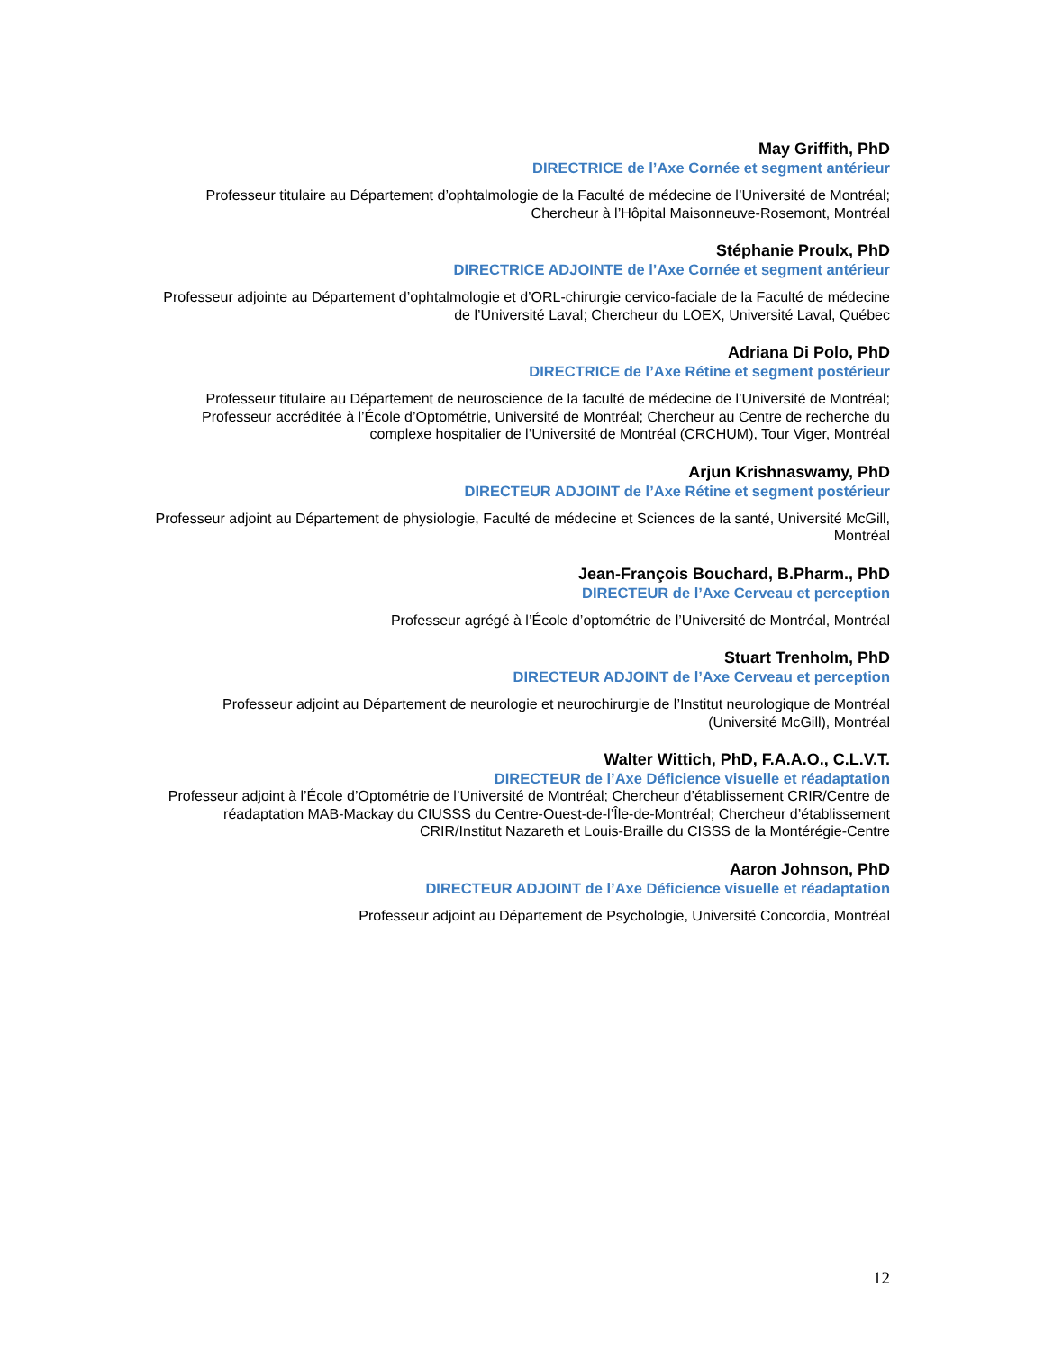May Griffith, PhD
DIRECTRICE de l’Axe Cornée et segment antérieur
Professeur titulaire au Département d’ophtalmologie de la Faculté de médecine de l’Université de Montréal; Chercheur à l’Hôpital Maisonneuve-Rosemont, Montréal
Stéphanie Proulx, PhD
DIRECTRICE ADJOINTE de l’Axe Cornée et segment antérieur
Professeur adjointe au Département d’ophtalmologie et d’ORL-chirurgie cervico-faciale de la Faculté de médecine de l’Université Laval; Chercheur du LOEX, Université Laval, Québec
Adriana Di Polo, PhD
DIRECTRICE de l’Axe Rétine et segment postérieur
Professeur titulaire au Département de neuroscience de la faculté de médecine de l’Université de Montréal; Professeur accréditée à l’École d’Optométrie, Université de Montréal; Chercheur au Centre de recherche du complexe hospitalier de l’Université de Montréal (CRCHUM), Tour Viger, Montréal
Arjun Krishnaswamy, PhD
DIRECTEUR ADJOINT de l’Axe Rétine et segment postérieur
Professeur adjoint au Département de physiologie, Faculté de médecine et Sciences de la santé, Université McGill, Montréal
Jean-François Bouchard, B.Pharm., PhD
DIRECTEUR de l’Axe Cerveau et perception
Professeur agrégé à l’École d’optométrie de l’Université de Montréal, Montréal
Stuart Trenholm, PhD
DIRECTEUR ADJOINT de l’Axe Cerveau et perception
Professeur adjoint au Département de neurologie et neurochirurgie de l’Institut neurologique de Montréal (Université McGill), Montréal
Walter Wittich, PhD, F.A.A.O., C.L.V.T.
DIRECTEUR de l’Axe Déficience visuelle et réadaptation
Professeur adjoint à l’École d’Optométrie de l’Université de Montréal; Chercheur d’établissement CRIR/Centre de réadaptation MAB-Mackay du CIUSSS du Centre-Ouest-de-l’Île-de-Montréal; Chercheur d’établissement CRIR/Institut Nazareth et Louis-Braille du CISSS de la Montérégie-Centre
Aaron Johnson, PhD
DIRECTEUR ADJOINT de l’Axe Déficience visuelle et réadaptation
Professeur adjoint au Département de Psychologie, Université Concordia, Montréal
12